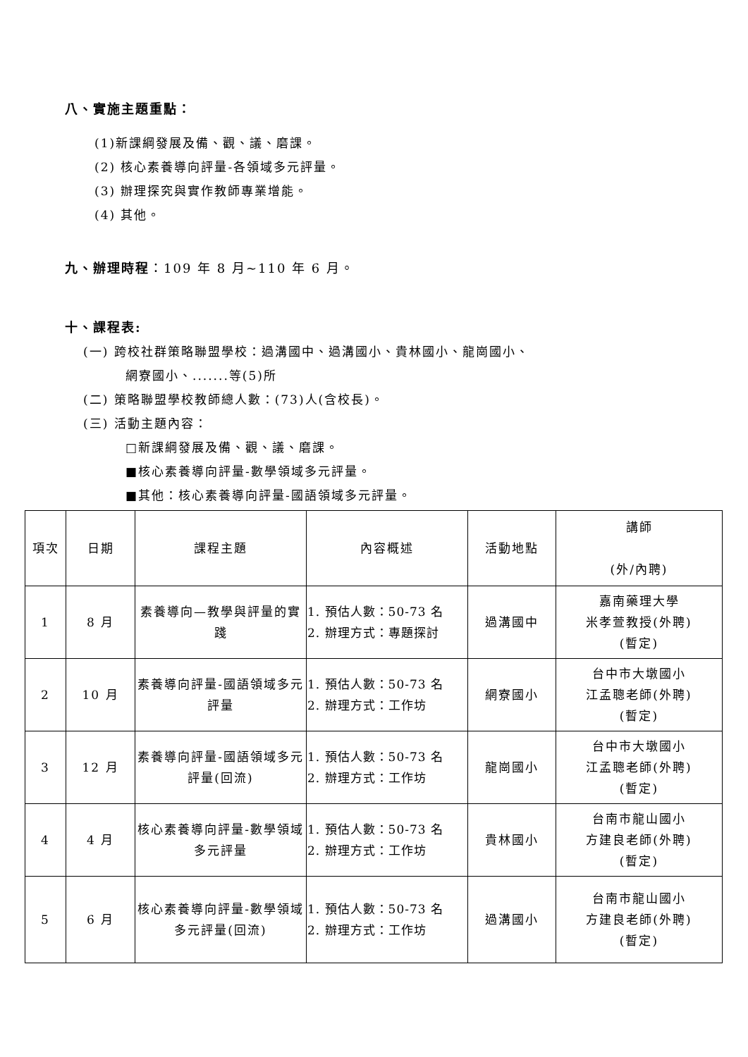八、實施主題重點：
(1)新課綱發展及備、觀、議、磨課。
(2) 核心素養導向評量-各領域多元評量。
(3) 辦理探究與實作教師專業增能。
(4) 其他。
九、辦理時程：109 年 8 月~110 年 6 月。
十、課程表:
(一) 跨校社群策略聯盟學校：過溝國中、過溝國小、貴林國小、龍崗國小、
網寮國小、.......等(5)所
(二) 策略聯盟學校教師總人數：(73)人(含校長)。
(三) 活動主題內容：
□新課綱發展及備、觀、議、磨課。
■核心素養導向評量-數學領域多元評量。
■其他：核心素養導向評量-國語領域多元評量。
| 項次 | 日期 | 課程主題 | 內容概述 | 活動地點 | 講師 (外/內聘) |
| 1 | 8 月 | 素養導向—教學與評量的實踐 | 1. 預估人數：50-73 名 2. 辦理方式：專題探討 | 過溝國中 | 嘉南藥理大學 米孝萱教授(外聘) (暫定) |
| 2 | 10 月 | 素養導向評量-國語領域多元評量 | 1. 預估人數：50-73 名 2. 辦理方式：工作坊 | 網寮國小 | 台中市大墩國小 江孟聰老師(外聘) (暫定) |
| 3 | 12 月 | 素養導向評量-國語領域多元評量(回流) | 1. 預估人數：50-73 名 2. 辦理方式：工作坊 | 龍崗國小 | 台中市大墩國小 江孟聰老師(外聘) (暫定) |
| 4 | 4 月 | 核心素養導向評量-數學領域多元評量 | 1. 預估人數：50-73 名 2. 辦理方式：工作坊 | 貴林國小 | 台南市龍山國小 方建良老師(外聘) (暫定) |
| 5 | 6 月 | 核心素養導向評量-數學領域多元評量(回流) | 1. 預估人數：50-73 名 2. 辦理方式：工作坊 | 過溝國小 | 台南市龍山國小 方建良老師(外聘) (暫定) |